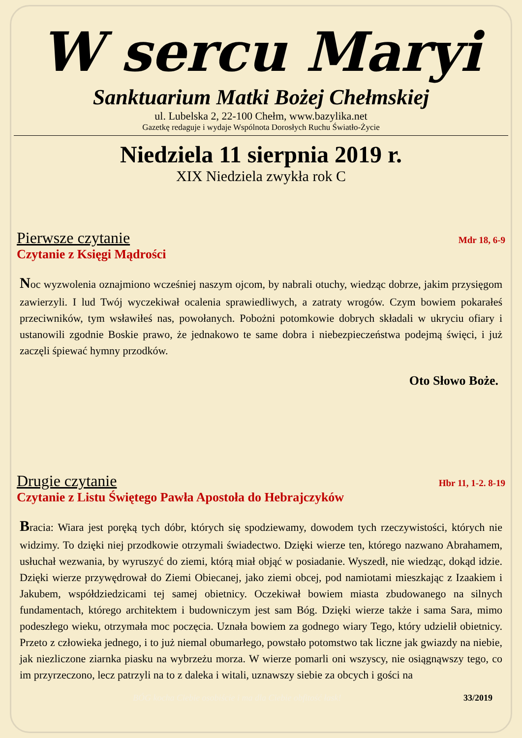W sercu Maryi
Sanktuarium Matki Bożej Chełmskiej
ul. Lubelska 2, 22-100 Chełm, www.bazylika.net
Gazetkę redaguje i wydaje Wspólnota Dorosłych Ruchu Światło-Życie
Niedziela 11 sierpnia 2019 r.
XIX Niedziela zwykła rok C
Pierwsze czytanie Mdr 18, 6-9
Czytanie z Księgi Mądrości
Noc wyzwolenia oznajmiono wcześniej naszym ojcom, by nabrali otuchy, wiedząc dobrze, jakim przysięgom zawierzyli. I lud Twój wyczekiwał ocalenia sprawiedliwych, a zatraty wrogów. Czym bowiem pokarałeś przeciwników, tym wsławiłeś nas, powołanych. Pobożni potomkowie dobrych składali w ukryciu ofiary i ustanowili zgodnie Boskie prawo, że jednakowo te same dobra i niebezpieczeństwa podejmą święci, i już zaczęli śpiewać hymny przodków.
Oto Słowo Boże.
Drugie czytanie Hbr 11, 1-2. 8-19
Czytanie z Listu Świętego Pawła Apostoła do Hebrajczyków
Bracia: Wiara jest poręką tych dóbr, których się spodziewamy, dowodem tych rzeczywistości, których nie widzimy. To dzięki niej przodkowie otrzymali świadectwo. Dzięki wierze ten, którego nazwano Abrahamem, usłuchał wezwania, by wyruszyć do ziemi, którą miał objąć w posiadanie. Wyszedł, nie wiedząc, dokąd idzie. Dzięki wierze przywędrował do Ziemi Obiecanej, jako ziemi obcej, pod namiotami mieszkając z Izaakiem i Jakubem, współdziedzicami tej samej obietnicy. Oczekiwał bowiem miasta zbudowanego na silnych fundamentach, którego architektem i budowniczym jest sam Bóg. Dzięki wierze także i sama Sara, mimo podeszłego wieku, otrzymała moc poczęcia. Uznała bowiem za godnego wiary Tego, który udzielił obietnicy. Przeto z człowieka jednego, i to już niemal obumarłego, powstało potomstwo tak liczne jak gwiazdy na niebie, jak niezliczone ziarnka piasku na wybrzeżu morza. W wierze pomarli oni wszyscy, nie osiągnąwszy tego, co im przyrzeczono, lecz patrzyli na to z daleka i witali, uznawszy siebie za obcych i gości na
BÓG kocha Ciebie osobiście i ma dla Ciebie obfitość łask! 33/2019